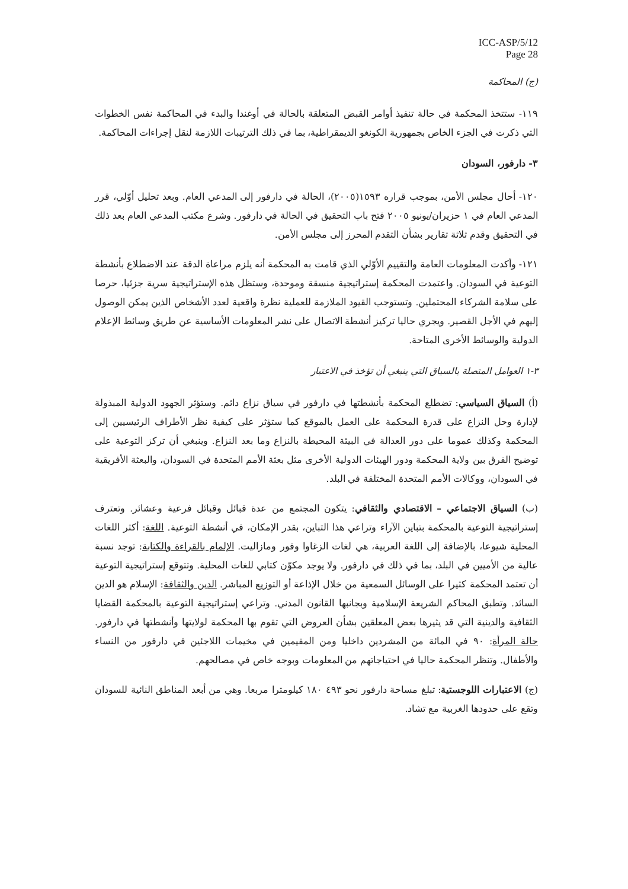ICC-ASP/5/12
Page 28
(ج) المحاكمة
١١٩- ستتخذ المحكمة في حالة تنفيذ أوامر القبض المتعلقة بالحالة في أوغندا والبدء في المحاكمة نفس الخطوات التي ذكرت في الجزء الخاص بجمهورية الكونغو الديمقراطية، بما في ذلك الترتيبات اللازمة لنقل إجراءات المحاكمة.
٣- دارفور، السودان
١٢٠- أحال مجلس الأمن، بموجب قراره ١٥٩٣(٢٠٠٥)، الحالة في دارفور إلى المدعي العام. وبعد تحليل أوّلي، قرر المدعي العام في ١ حزيران/يونيو ٢٠٠٥ فتح باب التحقيق في الحالة في دارفور. وشرع مكتب المدعي العام بعد ذلك في التحقيق وقدم ثلاثة تقارير بشأن التقدم المحرز إلى مجلس الأمن.
١٢١- وأكدت المعلومات العامة والتقييم الأوّلي الذي قامت به المحكمة أنه يلزم مراعاة الدقة عند الاضطلاع بأنشطة التوعية في السودان. واعتمدت المحكمة إستراتيجية منسقة وموحدة، وستظل هذه الإستراتيجية سرية جزئيا، حرصا على سلامة الشركاء المحتملين. وتستوجب القيود الملازمة للعملية نظرة واقعية لعدد الأشخاص الذين يمكن الوصول إليهم في الأجل القصير. ويجري حاليا تركيز أنشطة الاتصال على نشر المعلومات الأساسية عن طريق وسائط الإعلام الدولية والوسائط الأخرى المتاحة.
٣-١ العوامل المتصلة بالسياق التي ينبغي أن تؤخذ في الاعتبار
(أ) السياق السياسي: تضطلع المحكمة بأنشطتها في دارفور في سياق نزاع دائم. وستؤثر الجهود الدولية المبذولة لإدارة وحل النزاع على قدرة المحكمة على العمل بالموقع كما ستؤثر على كيفية نظر الأطراف الرئيسيين إلى المحكمة وكذلك عموما على دور العدالة في البيئة المحيطة بالنزاع وما بعد النزاع. وينبغي أن تركز التوعية على توضيح الفرق بين ولاية المحكمة ودور الهيئات الدولية الأخرى مثل بعثة الأمم المتحدة في السودان، والبعثة الأفريقية في السودان، ووكالات الأمم المتحدة المختلفة في البلد.
(ب) السياق الاجتماعي – الاقتصادي والثقافي: يتكون المجتمع من عدة قبائل وقبائل فرعية وعشائر. وتعترف إستراتيجية التوعية بالمحكمة بتباين الآراء وتراعي هذا التباين، بقدر الإمكان، في أنشطة التوعية. اللغة: أكثر اللغات المحلية شيوعا، بالإضافة إلى اللغة العربية، هي لغات الزغاوا وفور ومازاليت. الإلمام بالقراءة والكتابة: توجد نسبة عالية من الأميين في البلد، بما في ذلك في دارفور. ولا يوجد مكوّن كتابي للغات المحلية. وتتوقع إستراتيجية التوعية أن تعتمد المحكمة كثيرا على الوسائل السمعية من خلال الإذاعة أو التوزيع المباشر. الدين والثقافة: الإسلام هو الدين السائد. وتطبق المحاكم الشريعة الإسلامية وبجانبها القانون المدني. وتراعي إستراتيجية التوعية بالمحكمة القضايا الثقافية والدينية التي قد يثيرها بعض المعلقين بشأن العروض التي تقوم بها المحكمة لولايتها وأنشطتها في دارفور. حالة المرأة: ٩٠ في المائة من المشردين داخليا ومن المقيمين في مخيمات اللاجئين في دارفور من النساء والأطفال. وتنظر المحكمة حاليا في احتياجاتهم من المعلومات وبوجه خاص في مصالحهم.
(ج) الاعتبارات اللوجستية: تبلغ مساحة دارفور نحو ٤٩٣ ١٨٠ كيلومترا مربعا. وهي من أبعد المناطق النائية للسودان وتقع على حدودها الغربية مع تشاد.